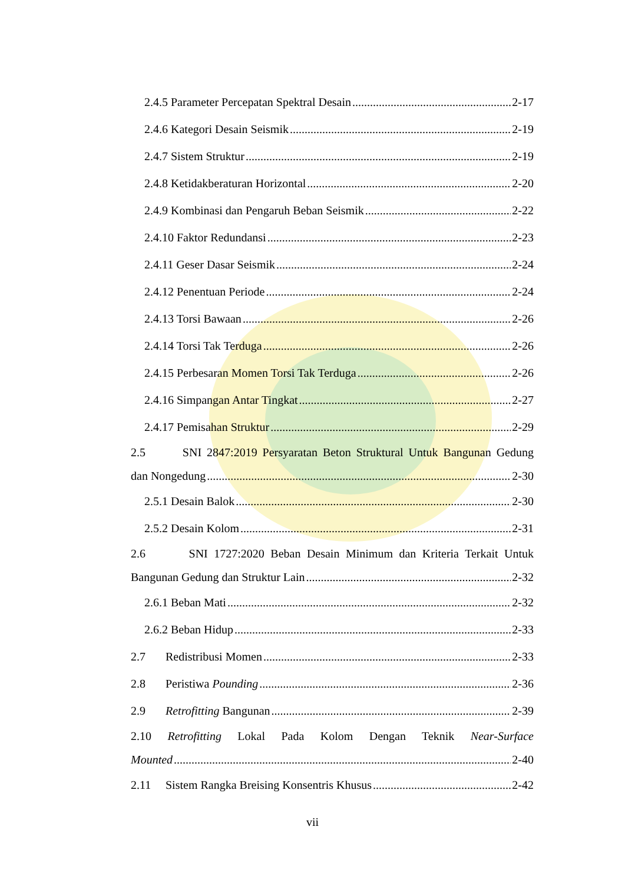2.4.5 Parameter Percepatan Spektral Desain 2-17
2.4.6 Kategori Desain Seismik 2-19
2.4.7 Sistem Struktur 2-19
2.4.8 Ketidakberaturan Horizontal 2-20
2.4.9 Kombinasi dan Pengaruh Beban Seismik 2-22
2.4.10 Faktor Redundansi 2-23
2.4.11 Geser Dasar Seismik 2-24
2.4.12 Penentuan Periode 2-24
2.4.13 Torsi Bawaan 2-26
2.4.14 Torsi Tak Terduga 2-26
2.4.15 Perbesaran Momen Torsi Tak Terduga 2-26
2.4.16 Simpangan Antar Tingkat 2-27
2.4.17 Pemisahan Struktur 2-29
2.5 SNI 2847:2019 Persyaratan Beton Struktural Untuk Bangunan Gedung
dan Nongedung 2-30
2.5.1 Desain Balok 2-30
2.5.2 Desain Kolom 2-31
2.6 SNI 1727:2020 Beban Desain Minimum dan Kriteria Terkait Untuk
Bangunan Gedung dan Struktur Lain 2-32
2.6.1 Beban Mati 2-32
2.6.2 Beban Hidup 2-33
2.7 Redistribusi Momen 2-33
2.8 Peristiwa Pounding 2-36
2.9 Retrofitting Bangunan 2-39
2.10 Retrofitting Lokal Pada Kolom Dengan Teknik Near-Surface
Mounted 2-40
2.11 Sistem Rangka Breising Konsentris Khusus 2-42
vii